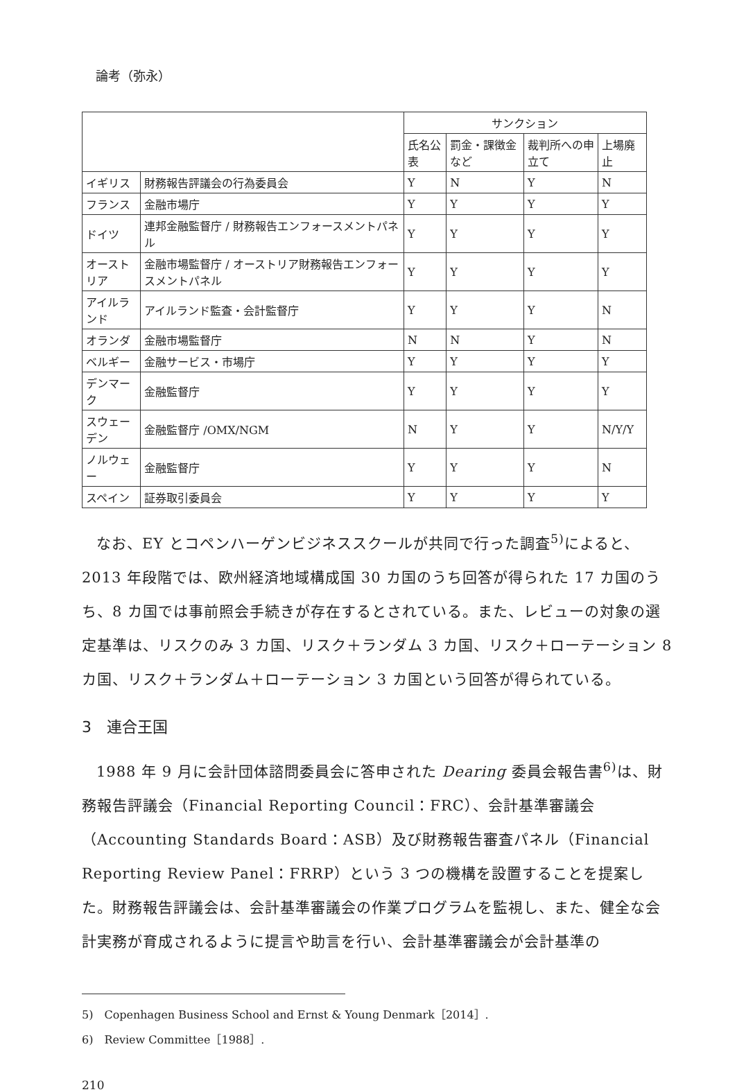論考（弥永）
| | | サンクション | | | |
| --- | --- | --- | --- | --- | --- |
| | | 氏名公表 | 罰金・課徴金など | 裁判所への申立て | 上場廃止 |
| イギリス | 財務報告評議会の行為委員会 | Y | N | Y | N |
| フランス | 金融市場庁 | Y | Y | Y | Y |
| ドイツ | 連邦金融監督庁 / 財務報告エンフォースメントパネル | Y | Y | Y | Y |
| オーストリア | 金融市場監督庁 / オーストリア財務報告エンフォースメントパネル | Y | Y | Y | Y |
| アイルランド | アイルランド監査・会計監督庁 | Y | Y | Y | N |
| オランダ | 金融市場監督庁 | N | N | Y | N |
| ベルギー | 金融サービス・市場庁 | Y | Y | Y | Y |
| デンマーク | 金融監督庁 | Y | Y | Y | Y |
| スウェーデン | 金融監督庁 /OMX/NGM | N | Y | Y | N/Y/Y |
| ノルウェー | 金融監督庁 | Y | Y | Y | N |
| スペイン | 証券取引委員会 | Y | Y | Y | Y |
なお、EY とコペンハーゲンビジネススクールが共同で行った調査<sup>5)</sup>によると、2013 年段階では、欧州経済地域構成国 30 カ国のうち回答が得られた 17 カ国のうち、8 カ国では事前照会手続きが存在するとされている。また、レビューの対象の選定基準は、リスクのみ 3 カ国、リスク＋ランダム 3 カ国、リスク＋ローテーション 8 カ国、リスク＋ランダム＋ローテーション 3 カ国という回答が得られている。
3　連合王国
1988 年 9 月に会計団体諮問委員会に答申された Dearing 委員会報告書<sup>6)</sup>は、財務報告評議会（Financial Reporting Council：FRC）、会計基準審議会（Accounting Standards Board：ASB）及び財務報告審査パネル（Financial Reporting Review Panel：FRRP）という 3 つの機構を設置することを提案した。財務報告評議会は、会計基準審議会の作業プログラムを監視し、また、健全な会計実務が育成されるように提言や助言を行い、会計基準審議会が会計基準の
5)　Copenhagen Business School and Ernst & Young Denmark［2014］.
6)　Review Committee［1988］.
210